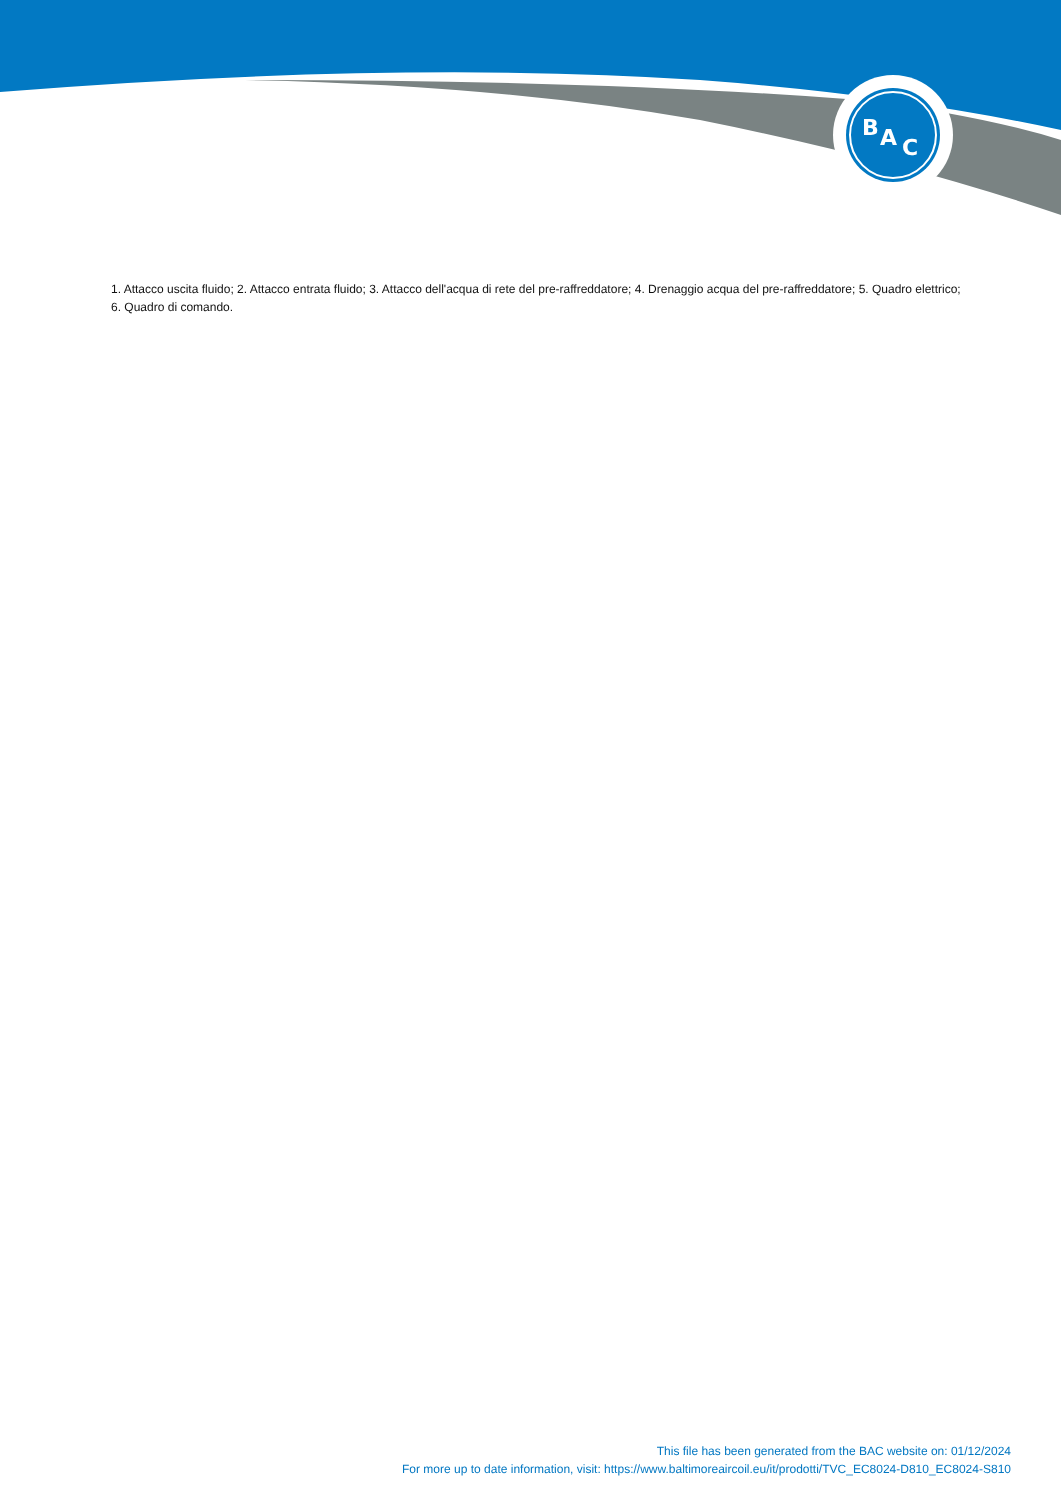B
A
C
1. Attacco uscita fluido; 2. Attacco entrata fluido; 3. Attacco dell'acqua di rete del pre-raffreddatore; 4. Drenaggio acqua del pre-raffreddatore; 5. Quadro elettrico; 6. Quadro di comando.
This file has been generated from the BAC website on: 01/12/2024
For more up to date information, visit: https://www.baltimoreaircoil.eu/it/prodotti/TVC_EC8024-D810_EC8024-S810